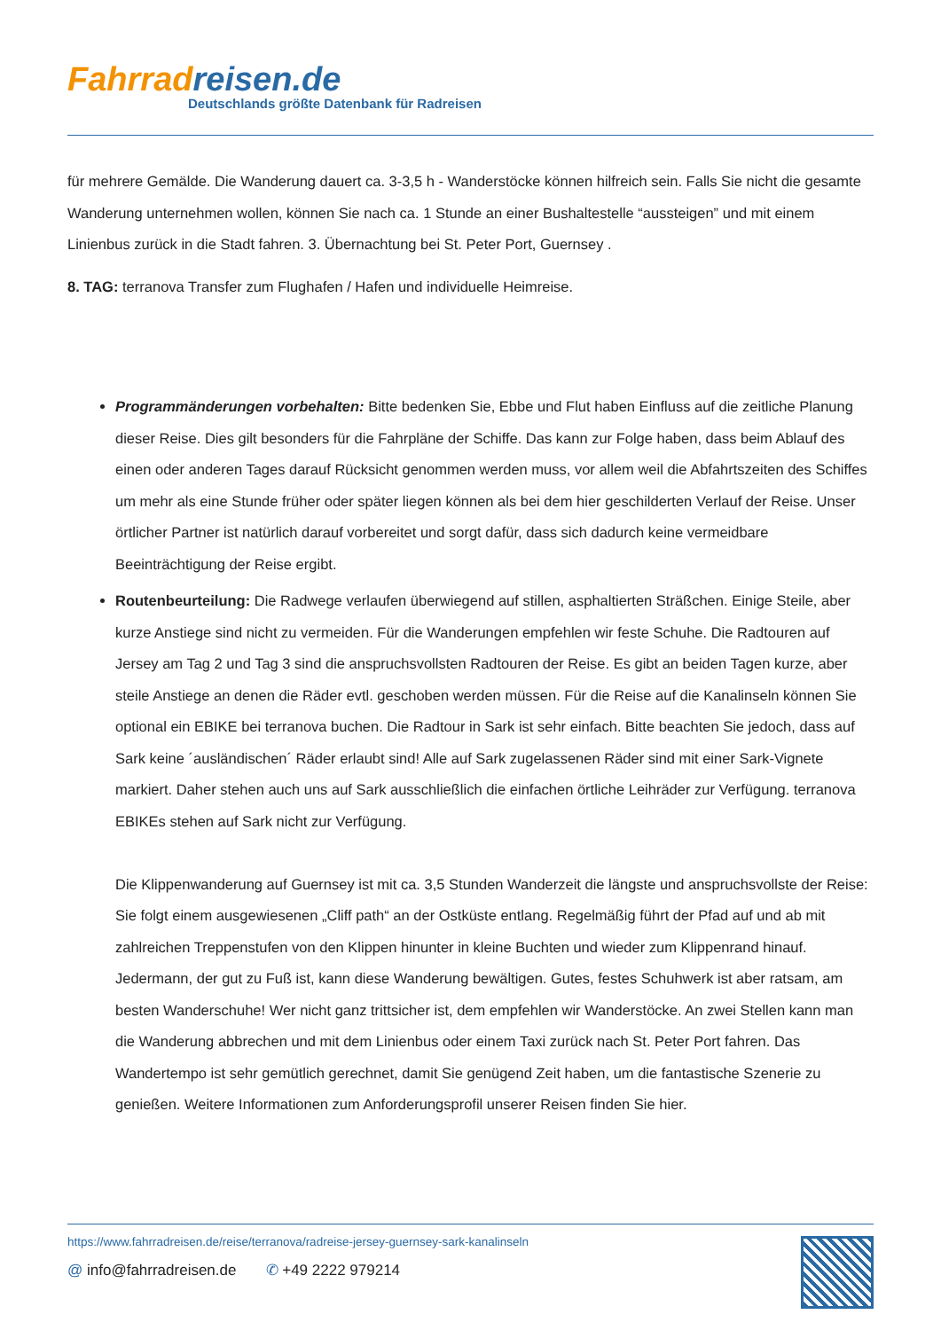Fahrrad reisen.de
Deutschlands größte Datenbank für Radreisen
für mehrere Gemälde. Die Wanderung dauert ca. 3-3,5 h - Wanderstöcke können hilfreich sein. Falls Sie nicht die gesamte Wanderung unternehmen wollen, können Sie nach ca. 1 Stunde an einer Bushaltestelle “aussteigen” und mit einem Linienbus zurück in die Stadt fahren. 3. Übernachtung bei St. Peter Port, Guernsey .
8. TAG: terranova Transfer zum Flughafen / Hafen und individuelle Heimreise.
Programmänderungen vorbehalten: Bitte bedenken Sie, Ebbe und Flut haben Einfluss auf die zeitliche Planung dieser Reise. Dies gilt besonders für die Fahrpläne der Schiffe. Das kann zur Folge haben, dass beim Ablauf des einen oder anderen Tages darauf Rücksicht genommen werden muss, vor allem weil die Abfahrtszeiten des Schiffes um mehr als eine Stunde früher oder später liegen können als bei dem hier geschilderten Verlauf der Reise. Unser örtlicher Partner ist natürlich darauf vorbereitet und sorgt dafür, dass sich dadurch keine vermeidbare Beeinträchtigung der Reise ergibt.
Routenbeurteilung: Die Radwege verlaufen überwiegend auf stillen, asphaltierten Sträßchen. Einige Steile, aber kurze Anstiege sind nicht zu vermeiden. Für die Wanderungen empfehlen wir feste Schuhe. Die Radtouren auf Jersey am Tag 2 und Tag 3 sind die anspruchsvollsten Radtouren der Reise. Es gibt an beiden Tagen kurze, aber steile Anstiege an denen die Räder evtl. geschoben werden müssen. Für die Reise auf die Kanalinseln können Sie optional ein EBIKE bei terranova buchen. Die Radtour in Sark ist sehr einfach. Bitte beachten Sie jedoch, dass auf Sark keine ´ausländischen´ Räder erlaubt sind! Alle auf Sark zugelassenen Räder sind mit einer Sark-Vignete markiert. Daher stehen auch uns auf Sark ausschließlich die einfachen örtliche Leihräder zur Verfügung. terranova EBIKEs stehen auf Sark nicht zur Verfügung.
Die Klippenwanderung auf Guernsey ist mit ca. 3,5 Stunden Wanderzeit die längste und anspruchsvollste der Reise: Sie folgt einem ausgewiesenen „Cliff path“ an der Ostküste entlang. Regelmäßig führt der Pfad auf und ab mit zahlreichen Treppenstufen von den Klippen hinunter in kleine Buchten und wieder zum Klippenrand hinauf. Jedermann, der gut zu Fuß ist, kann diese Wanderung bewältigen. Gutes, festes Schuhwerk ist aber ratsam, am besten Wanderschuhe! Wer nicht ganz trittsicher ist, dem empfehlen wir Wanderstöcke. An zwei Stellen kann man die Wanderung abbrechen und mit dem Linienbus oder einem Taxi zurück nach St. Peter Port fahren. Das Wandertempo ist sehr gemütlich gerechnet, damit Sie genügend Zeit haben, um die fantastische Szenerie zu genießen. Weitere Informationen zum Anforderungsprofil unserer Reisen finden Sie hier.
https://www.fahrradreisen.de/reise/terranova/radreise-jersey-guernsey-sark-kanalinseln
@ info@fahrradreisen.de ✆ +49 2222 979214